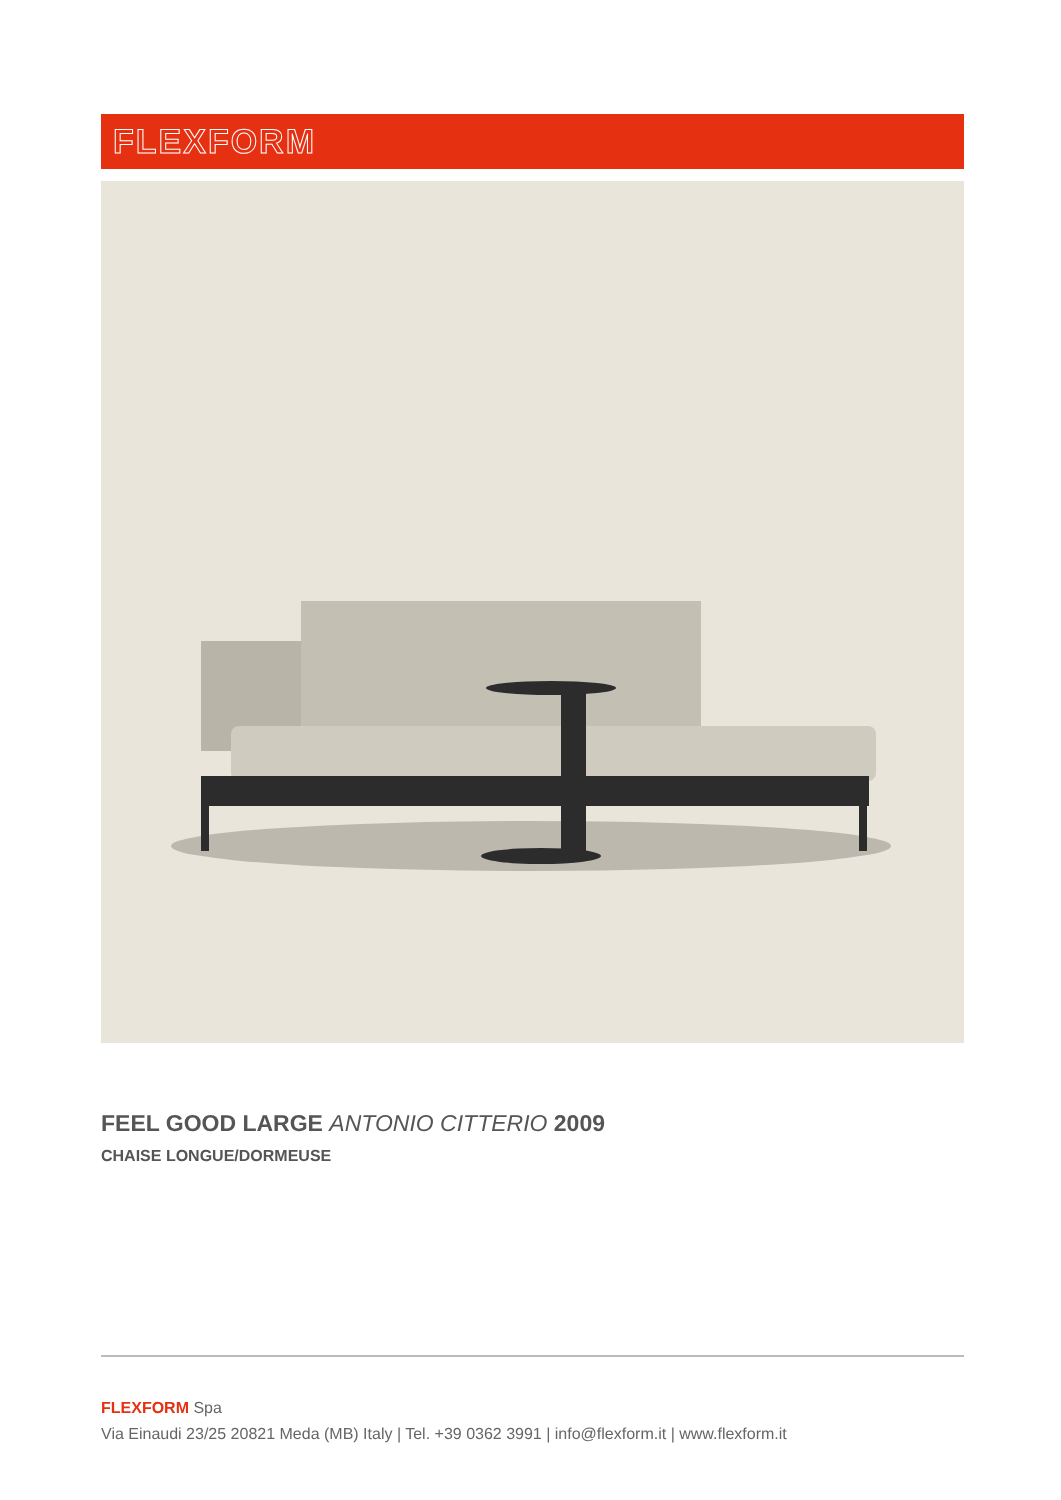FLEXFORM
FEEL GOOD LARGE ANTONIO CITTERIO 2009
CHAISE LONGUE/DORMEUSE
FLEXFORM Spa
Via Einaudi 23/25 20821 Meda (MB) Italy | Tel. +39 0362 3991 | info@flexform.it | www.flexform.it